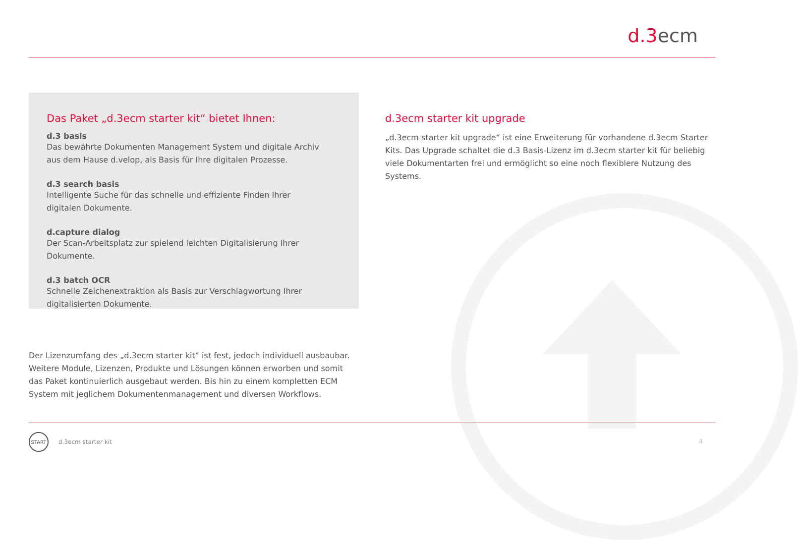d.3ecm
Das Paket „d.3ecm starter kit“ bietet Ihnen:
d.3 basis
Das bewährte Dokumenten Management System und digitale Archiv
aus dem Hause d.velop, als Basis für Ihre digitalen Prozesse.
d.3 search basis
Intelligente Suche für das schnelle und effiziente Finden Ihrer
digitalen Dokumente.
d.capture dialog
Der Scan-Arbeitsplatz zur spielend leichten Digitalisierung Ihrer Dokumente.
d.3 batch OCR
Schnelle Zeichenextraktion als Basis zur Verschlagwortung Ihrer
digitalisierten Dokumente.
Der Lizenzumfang des „d.3ecm starter kit“ ist fest, jedoch individuell ausbaubar. Weitere Module, Lizenzen, Produkte und Lösungen können erworben und somit das Paket kontinuierlich ausgebaut werden. Bis hin zu einem kompletten ECM System mit jeglichem Dokumentenmanagement und diversen Workflows.
d.3ecm starter kit upgrade
„d.3ecm starter kit upgrade“ ist eine Erweiterung für vorhandene d.3ecm Starter Kits. Das Upgrade schaltet die d.3 Basis-Lizenz im d.3ecm starter kit für beliebig viele Dokumentarten frei und ermöglicht so eine noch flexiblere Nutzung des Systems.
START
d.3ecm starter kit
4